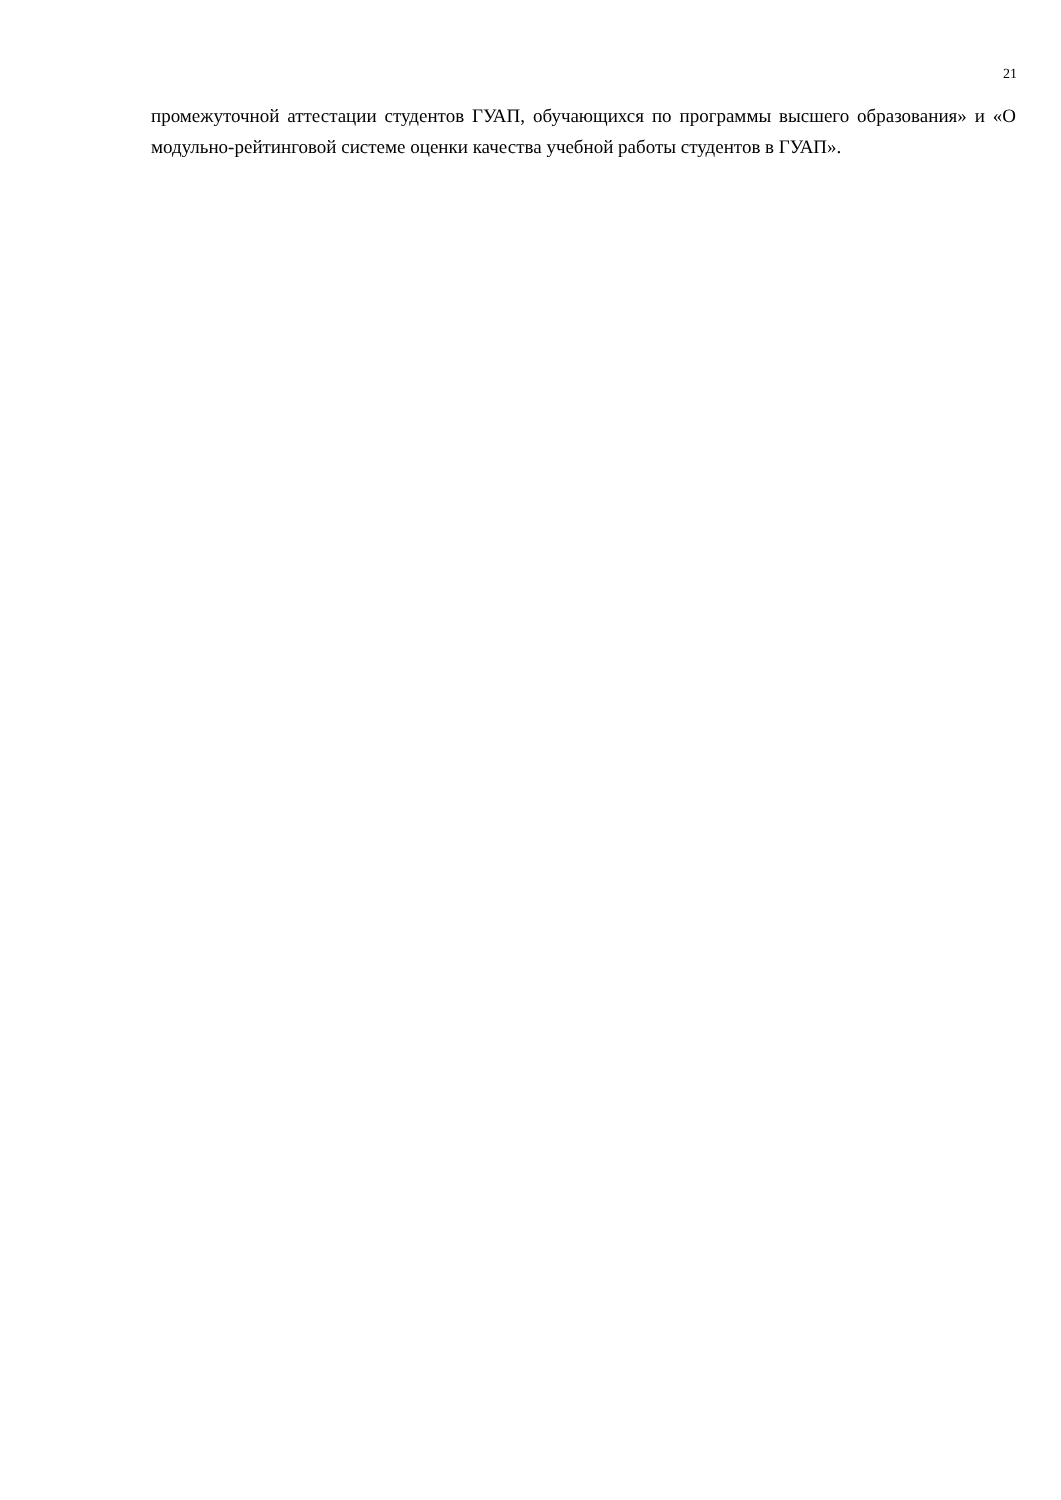21
промежуточной аттестации студентов ГУАП, обучающихся по программы высшего образования» и «О модульно-рейтинговой системе оценки качества учебной работы студентов в ГУАП».